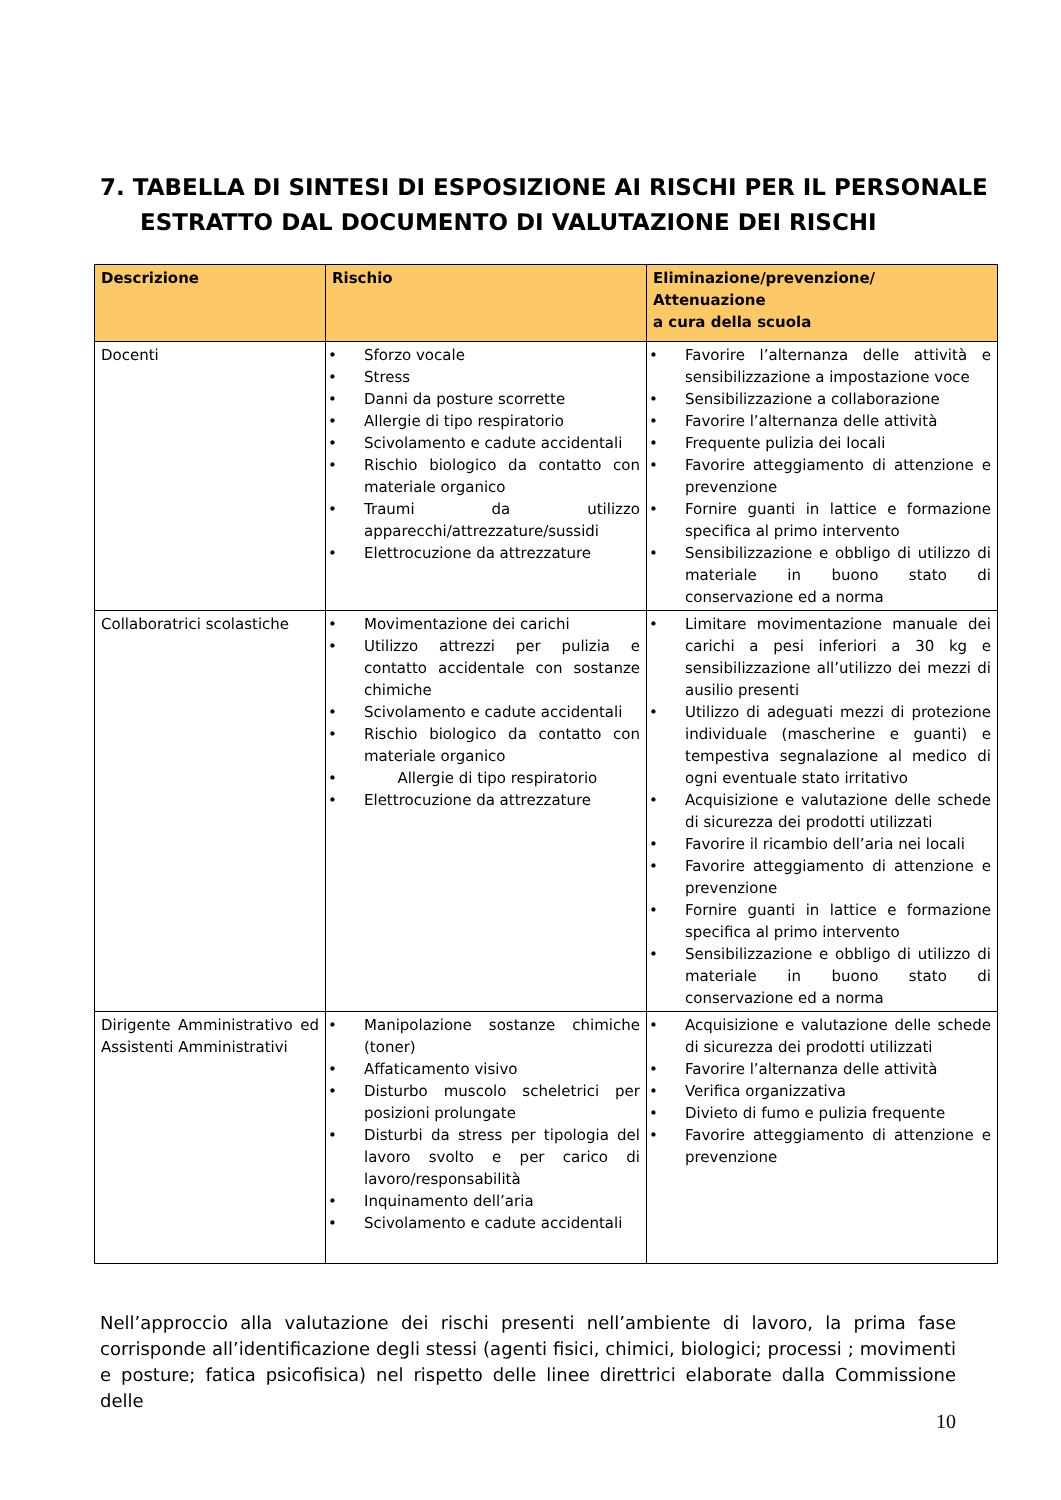7. TABELLA DI SINTESI DI ESPOSIZIONE AI RISCHI PER IL PERSONALE
ESTRATTO DAL DOCUMENTO DI VALUTAZIONE DEI RISCHI
| Descrizione | Rischio | Eliminazione/prevenzione/ Attenuazione a cura della scuola |
| --- | --- | --- |
| Docenti | • Sforzo vocale • Stress • Danni da posture scorrette • Allergie di tipo respiratorio • Scivolamento e cadute accidentali • Rischio biologico da contatto con materiale organico • Traumi da utilizzo apparecchi/attrezzature/sussidi • Elettrocuzione da attrezzature | • Favorire l’alternanza delle attività e sensibilizzazione a impostazione voce • Sensibilizzazione a collaborazione • Favorire l’alternanza delle attività • Frequente pulizia dei locali • Favorire atteggiamento di attenzione e prevenzione • Fornire guanti in lattice e formazione specifica al primo intervento • Sensibilizzazione e obbligo di utilizzo di materiale in buono stato di conservazione ed a norma |
| Collaboratrici scolastiche | • Movimentazione dei carichi • Utilizzo attrezzi per pulizia e contatto accidentale con sostanze chimiche • Scivolamento e cadute accidentali • Rischio biologico da contatto con materiale organico • Allergie di tipo respiratorio • Elettrocuzione da attrezzature | • Limitare movimentazione manuale dei carichi a pesi inferiori a 30 kg e sensibilizzazione all’utilizzo dei mezzi di ausilio presenti • Utilizzo di adeguati mezzi di protezione individuale (mascherine e guanti) e tempestiva segnalazione al medico di ogni eventuale stato irritativo • Acquisizione e valutazione delle schede di sicurezza dei prodotti utilizzati • Favorire il ricambio dell’aria nei locali • Favorire atteggiamento di attenzione e prevenzione • Fornire guanti in lattice e formazione specifica al primo intervento • Sensibilizzazione e obbligo di utilizzo di materiale in buono stato di conservazione ed a norma |
| Dirigente Amministrativo ed Assistenti Amministrativi | • Manipolazione sostanze chimiche (toner) • Affaticamento visivo • Disturbo muscolo scheletrici per posizioni prolungate • Disturbi da stress per tipologia del lavoro svolto e per carico di lavoro/responsabilità • Inquinamento dell’aria • Scivolamento e cadute accidentali | • Acquisizione e valutazione delle schede di sicurezza dei prodotti utilizzati • Favorire l’alternanza delle attività • Verifica organizzativa • Divieto di fumo e pulizia frequente • Favorire atteggiamento di attenzione e prevenzione |
Nell’approccio alla valutazione dei rischi presenti nell’ambiente di lavoro, la prima fase corrisponde all’identificazione degli stessi (agenti fisici, chimici, biologici; processi ; movimenti e posture; fatica psicofisica) nel rispetto delle linee direttrici elaborate dalla Commissione delle
10